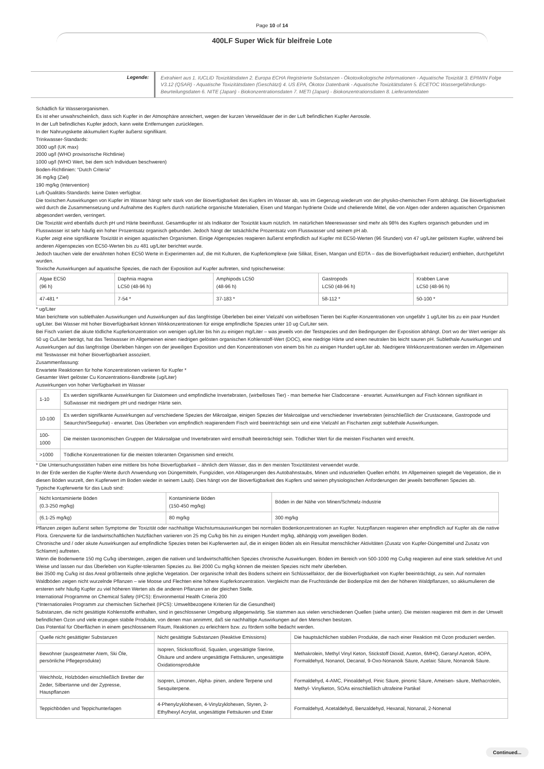Page 10 of 14
400LF Super Wick für bleifreie Lote
Legende:
Extrahiert aus 1. IUCLID Toxizitätsdaten 2. Europa ECHA Registrierte Substanzen - Ökotoxikologische Informationen - Aquatische Toxizität 3. EPIWIN Folge V3.12 (QSAR) - Aquatische Toxizitätsdaten (Geschätzt) 4. US EPA, Ökotox Datenbank - Aquatische Toxizitätsdaten 5. ECETOC Wassergefährdungs- Beurteilungsdaten 6. NITE (Japan) - Biokonzentrationsdaten 7. METI (Japan) - Biokonzentrationsdaten 8. Lieferantendaten
Schädlich für Wasserorganismen.
Es ist eher unwahrscheinlich, dass sich Kupfer in der Atmosphäre anreichert, wegen der kurzen Verweildauer der in der Luft befindlichen Kupfer Aerosole.
In der Luft befindliches Kupfer jedoch, kann weite Entfernungen zurücklegen.
In der Nahrungskette akkumuliert Kupfer äußerst signifikant.
Trinkwasser-Standards:
3000 ug/l (UK max)
2000 ug/l (WHO provisorische Richtlinie)
1000 ug/l (WHO Wert, bei dem sich Individuen beschweren)
Boden-Richtlinien: “Dutch Criteria”
36 mg/kg (Ziel)
190 mg/kg (Intervention)
Luft-Qualitäts-Standards: keine Daten verfügbar.
Die toxischen Auswirkungen von Kupfer im Wasser hängt sehr stark von der Bioverfügbarkeit des Kupfers im Wasser ab, was im Gegenzug wiederum von der physiko-chemischen Form abhängt. Die Bioverfügbarkeit wird durch die Zusammensetzung und Aufnahme des Kupfers durch natürliche organische Materialien, Eisen und Mangan hydrierte Oxide und chelierende Mittel, die von Algen oder anderen aquatischen Organismen abgesondert werden, verringert.
Die Toxizität wird ebenfalls durch pH und Härte beeinflusst. Gesamtkupfer ist als Indikator der Toxizität kaum nützlich. Im natürlichen Meereswasser sind mehr als 98% des Kupfers organisch gebunden und im Flusswasser ist sehr häufig ein hoher Prozentsatz organisch gebunden. Jedoch hängt der tatsächliche Prozentsatz vom Flusswasser und seinem pH ab.
Kupfer zeigt eine signifikante Toxizität in einigen aquatischen Organismen. Einige Algenspezies reagieren äußerst empfindlich auf Kupfer mit EC50-Werten (96 Stunden) von 47 ug/Liter gelöstem Kupfer, während bei anderen Algenspezies von EC50-Werten bis zu 481 ug/Liter berichtet wurde.
Jedoch tauchen viele der erwähnten hohen EC50 Werte in Experimenten auf, die mit Kulturen, die Kupferkomplexe (wie Silikat, Eisen, Mangan und EDTA – das die Bioverfügbarkeit reduziert) enthielten, durchgeführt wurden.
Toxische Auswirkungen auf aquatische Spezies, die nach der Exposition auf Kupfer auftreten, sind typischerweise:
| Algae EC50 (96 h) | Daphnia magna LC50 (48-96 h) | Amphipods LC50 (48-96 h) | Gastropods LC50 (48-96 h) | Krabben Larve LC50 (48-96 h) |
| 47-481 * | 7-54 * | 37-183 * | 58-112 * | 50-100 * |
* ug/Liter
Man berichtete von sublethalen Auswirkungen und Auswirkungen auf das langfristige Überleben bei einer Vielzahl von wirbellosen Tieren bei Kupfer-Konzentrationen von ungefähr 1 ug/Liter bis zu ein paar Hundert ug/Liter. Bei Wasser mit hoher Bioverfügbarkeit können Wirkkonzentrationen für einige empfindliche Spezies unter 10 ug Cu/Liter sein.
Bei Fisch variiert die akute tödliche Kupferkonzentration von wenigen ug/Liter bis hin zu einigen mg/Liter – was jeweils von der Testspezies und den Bedingungen der Exposition abhängt. Dort wo der Wert weniger als 50 ug Cu/Liter beträgt, hat das Testwasser im Allgemeinen einen niedrigen gelösten organischen Kohlenstoff-Wert (DOC), eine niedrige Härte und einen neutralen bis leicht sauren pH. Sublethale Auswirkungen und Auswirkungen auf das langfristige Überleben hängen von der jeweiligen Exposition und den Konzentrationen von einem bis hin zu einigen Hundert ug/Liter ab. Niedrigere Wirkkonzentrationen werden im Allgemeinen mit Testwasser mit hoher Bioverfügbarkeit assoziiert.
Zusammenfassung:
Erwartete Reaktionen für hohe Konzentrationen variieren für Kupfer *
Gesamter Wert gelöster Cu Konzentrations-Bandbreite (ug/Liter)
Auswirkungen von hoher Verfügbarkeit im Wasser
| 1-10 | Es werden signifikante Auswirkungen für Diatomeen und empfindliche Invertebraten, (wirbelloses Tier) - man bemerke hier Cladocerane - erwartet. Auswirkungen auf Fisch können signifikant in Süßwasser mit niedrigem pH und niedriger Härte sein. |
| 10-100 | Es werden signifikante Auswirkungen auf verschiedene Spezies der Mikroalgae, einigen Spezies der Makroalgae und verschiedener Invertebraten (einschließlich der Crustaceane, Gastropode und Seaurchin/Seegurke) - erwartet. Das Überleben von empfindlich reagierendem Fisch wird beeinträchtigt sein und eine Vielzahl an Fischarten zeigt sublethale Auswirkungen. |
| 100-1000 | Die meisten taxonomischen Gruppen der Makroalgae und Invertebraten wird ernsthaft beeinträchtigt sein. Tödlicher Wert für die meisten Fischarten wird erreicht. |
| >1000 | Tödliche Konzentrationen für die meisten toleranten Organismen sind erreicht. |
* Die Untersuchungsstätten haben eine mittlere bis hohe Bioverfügbarkeit – ähnlich dem Wasser, das in den meisten Toxizitätstest verwendet wurde.
In der Erde werden die Kupfer-Werte durch Anwendung von Düngemitteln, Fungiziden, von Ablagerungen des Autobahnstaubs, Minen und industriellen Quellen erhöht. Im Allgemeinen spiegelt die Vegetation, die in diesen Böden wurzelt, den Kupferwert im Boden wieder in seinem Laub). Dies hängt von der Bioverfügbarkeit des Kupfers und seinen physiologischen Anforderungen der jeweils betroffenen Spezies ab.
Typische Kupferwerte für das Laub sind:
| Nicht kontaminierte Böden (0.3-250 mg/kg) | Kontaminierte Böden (150-450 mg/kg) | Böden in der Nähe von Minen/Schmelz-Industrie |
| (6.1-25 mg/kg) | 80 mg/kg | 300 mg/kg |
Pflanzen zeigen äußerst selten Symptome der Toxizität oder nachhaltige Wachstumsauswirkungen bei normalen Bodenkonzentrationen an Kupfer. Nutzpflanzen reagieren eher empfindlich auf Kupfer als die native Flora. Grenzwerte für die landwirtschaftlichen Nutzflächen variieren von 25 mg Cu/kg bis hin zu einigen Hundert mg/kg, abhängig vom jeweiligen Boden.
Chronische und / oder akute Auswirkungen auf empfindliche Spezies treten bei Kupferwerten auf, die in einigen Böden als ein Resultat menschlicher Aktivitäten (Zusatz von Kupfer-Düngemittel und Zusatz von Schlamm) auftreten.
Wenn die Bodenwerte 150 mg Cu/kg übersteigen, zeigen die nativen und landwirtschaftlichen Spezies chronische Auswirkungen. Böden im Bereich von 500-1000 mg Cu/kg reagieren auf eine stark selektive Art und Weise und lassen nur das Überleben von Kupfer-toleranten Spezies zu. Bei 2000 Cu mg/kg können die meisten Spezies nicht mehr überleben.
Bei 3500 mg Cu/kg ist das Areal größtenteils ohne jegliche Vegetation. Der organische Inhalt des Bodens scheint ein Schlüsselfaktor, der die Bioverfügbarkeit von Kupfer beeinträchtigt, zu sein. Auf normalen Waldböden zeigen nicht wurzelnde Pflanzen – wie Moose und Flechten eine höhere Kupferkonzentration. Vergleicht man die Fruchtstände der Bodenpilze mit den der höheren Waldpflanzen, so akkumulieren die ersteren sehr häufig Kupfer zu viel höheren Werten als die anderen Pflanzen an der gleichen Stelle.
International Programme on Chemical Safety (IPCS): Environmental Health Criteria 200
(*Internationales Programm zur chemischen Sicherheit (IPCS): Umweltbezogene Kriterien für die Gesundheit)
Substanzen, die nicht gesättigte Kohlenstoffe enthalten, sind in geschlossener Umgebung allgegenwärtig. Sie stammen aus vielen verschiedenen Quellen (siehe unten). Die meisten reagieren mit dem in der Umwelt befindlichen Ozon und viele erzeugen stabile Produkte, von denen man annimmt, daß sie nachhaltige Auswirkungen auf den Menschen besitzen.
Das Potential für Oberflächen in einem geschlossenem Raum, Reaktionen zu erleichtern bzw. zu fördern sollte bedacht werden.
| Quelle nicht gesättigter Substanzen | Nicht gesättigte Substanzen (Reaktive Emissions) | Die hauptsächlichen stabilen Produkte, die nach einer Reaktion mit Ozon produziert werden. |
| Bewohner (ausgeatmeter Atem, Ski Öle, persönliche Pflegeprodukte) | Isopren, Stickstoffoxid, Squalen, ungesättigte Sterine, Ölsäure und andere ungesättigte Fettsäuren, ungesättigte Oxidationsprodukte | Methakrolein, Methyl Vinyl Keton, Stickstoff Dioxid, Azeton, 6MHQ, Geranyl Azeton, 4OPA, Formaldehyd, Nonanol, Decanal, 9-Oxo-Nonanoik Säure, Azelaic Säure, Nonanoik Säure. |
| Weichholz, Holzböden einschließlich Bretter der Zeder, Silbertanne und der Zypresse, Hauspflanzen | Isopren, Limonen, Alpha- pinen, andere Terpene und Sesquiterpene. | Formaldehyd, 4-AMC, Pinoaldehyd, Pinic Säure, pinonic Säure, Ameisen- säure, Methacrolein, Methyl- Vinylketon, SOAs einschließlich ultrafeine Partikel |
| Teppichböden und Teppichunterlagen | 4-Phenylzyklohexen, 4-Vinylzyklohexen, Styren, 2-Ethylhexyl Acrylat, ungesättigte Fettsäuren und Ester | Formaldehyd, Acetaldehyd, Benzaldehyd, Hexanal, Nonanal, 2-Nonenal |
Continued...